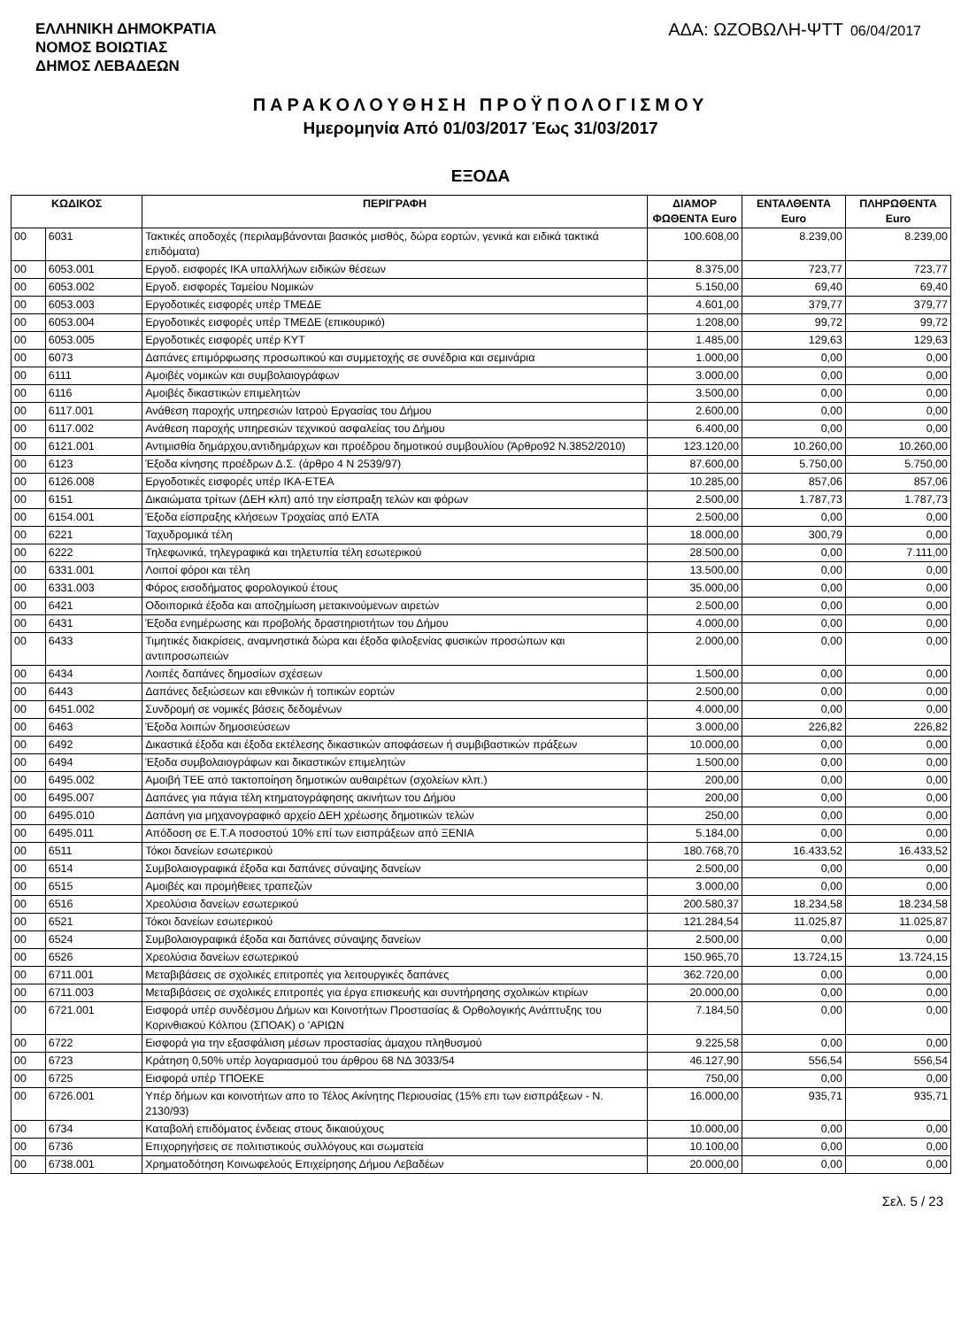ΕΛΛΗΝΙΚΗ ΔΗΜΟΚΡΑΤΙΑ
ΝΟΜΟΣ ΒΟΙΩΤΙΑΣ
ΔΗΜΟΣ ΛΕΒΑΔΕΩΝ
ΑΔΑ: ΩΖΟΒΩΛΗ-ΨΤΤ 06/04/2017
ΠΑΡΑΚΟΛΟΥΘΗΣΗ ΠΡΟΫΠΟΛΟΓΙΣΜΟΥ
Ημερομηνία Από 01/03/2017 Έως 31/03/2017
ΕΞΟΔΑ
| ΚΩΔΙΚΟΣ | | ΠΕΡΙΓΡΑΦΗ | ΔΙΑΜΟΡ ΦΩΘΕΝΤΑ Euro | ΕΝΤΑΛΘΕΝΤΑ Euro | ΠΛΗΡΩΘΕΝΤΑ Euro |
| --- | --- | --- | --- | --- | --- |
| 00 | 6031 | Τακτικές αποδοχές (περιλαμβάνονται βασικός μισθός, δώρα εορτών, γενικά και ειδικά τακτικά επιδόματα) | 100.608,00 | 8.239,00 | 8.239,00 |
| 00 | 6053.001 | Εργοδ. εισφορές ΙΚΑ υπαλλήλων ειδικών θέσεων | 8.375,00 | 723,77 | 723,77 |
| 00 | 6053.002 | Εργοδ. εισφορές Ταμείου Νομικών | 5.150,00 | 69,40 | 69,40 |
| 00 | 6053.003 | Εργοδοτικές εισφορές υπέρ ΤΜΕΔΕ | 4.601,00 | 379,77 | 379,77 |
| 00 | 6053.004 | Εργοδοτικές εισφορές υπέρ ΤΜΕΔΕ (επικουρικό) | 1.208,00 | 99,72 | 99,72 |
| 00 | 6053.005 | Εργοδοτικές εισφορές υπέρ ΚΥΤ | 1.485,00 | 129,63 | 129,63 |
| 00 | 6073 | Δαπάνες επιμόρφωσης προσωπικού και συμμετοχής σε συνέδρια και σεμινάρια | 1.000,00 | 0,00 | 0,00 |
| 00 | 6111 | Αμοιβές νομικών και συμβολαιογράφων | 3.000,00 | 0,00 | 0,00 |
| 00 | 6116 | Αμοιβές δικαστικών επιμελητών | 3.500,00 | 0,00 | 0,00 |
| 00 | 6117.001 | Ανάθεση παροχής υπηρεσιών Ιατρού Εργασίας του Δήμου | 2.600,00 | 0,00 | 0,00 |
| 00 | 6117.002 | Ανάθεση παροχής υπηρεσιών τεχνικού ασφαλείας του Δήμου | 6.400,00 | 0,00 | 0,00 |
| 00 | 6121.001 | Αντιμισθία δημάρχου,αντιδημάρχων και προέδρου δημοτικού συμβουλίου (Άρθρο92 Ν.3852/2010) | 123.120,00 | 10.260,00 | 10.260,00 |
| 00 | 6123 | Έξοδα κίνησης προέδρων Δ.Σ. (άρθρο 4 Ν 2539/97) | 87.600,00 | 5.750,00 | 5.750,00 |
| 00 | 6126.008 | Εργοδοτικές εισφορές υπέρ ΙΚΑ-ΕΤΕΑ | 10.285,00 | 857,06 | 857,06 |
| 00 | 6151 | Δικαιώματα τρίτων (ΔΕΗ κλπ) από την είσπραξη τελών και φόρων | 2.500,00 | 1.787,73 | 1.787,73 |
| 00 | 6154.001 | Έξοδα είσπραξης κλήσεων Τροχαίας από ΕΛΤΑ | 2.500,00 | 0,00 | 0,00 |
| 00 | 6221 | Ταχυδρομικά τέλη | 18.000,00 | 300,79 | 0,00 |
| 00 | 6222 | Τηλεφωνικά, τηλεγραφικά και τηλετυπία τέλη εσωτερικού | 28.500,00 | 0,00 | 7.111,00 |
| 00 | 6331.001 | Λοιποί φόροι και τέλη | 13.500,00 | 0,00 | 0,00 |
| 00 | 6331.003 | Φόρος εισοδήματος φορολογικού έτους | 35.000,00 | 0,00 | 0,00 |
| 00 | 6421 | Οδοιπορικά έξοδα και αποζημίωση μετακινούμενων αιρετών | 2.500,00 | 0,00 | 0,00 |
| 00 | 6431 | Έξοδα ενημέρωσης και προβολής δραστηριοτήτων του Δήμου | 4.000,00 | 0,00 | 0,00 |
| 00 | 6433 | Τιμητικές διακρίσεις, αναμνηστικά δώρα και έξοδα φιλοξενίας φυσικών προσώπων και αντιπροσωπειών | 2.000,00 | 0,00 | 0,00 |
| 00 | 6434 | Λοιπές δαπάνες δημοσίων σχέσεων | 1.500,00 | 0,00 | 0,00 |
| 00 | 6443 | Δαπάνες δεξιώσεων και εθνικών ή τοπικών εορτών | 2.500,00 | 0,00 | 0,00 |
| 00 | 6451.002 | Συνδρομή σε νομικές βάσεις δεδομένων | 4.000,00 | 0,00 | 0,00 |
| 00 | 6463 | Έξοδα λοιπών δημοσιεύσεων | 3.000,00 | 226,82 | 226,82 |
| 00 | 6492 | Δικαστικά έξοδα και έξοδα εκτέλεσης δικαστικών αποφάσεων ή συμβιβαστικών πράξεων | 10.000,00 | 0,00 | 0,00 |
| 00 | 6494 | Έξοδα συμβολαιογράφων και δικαστικών επιμελητών | 1.500,00 | 0,00 | 0,00 |
| 00 | 6495.002 | Αμοιβή ΤΕΕ από τακτοποίηση δημοτικών αυθαιρέτων (σχολείων κλπ.) | 200,00 | 0,00 | 0,00 |
| 00 | 6495.007 | Δαπάνες για πάγια τέλη κτηματογράφησης ακινήτων του Δήμου | 200,00 | 0,00 | 0,00 |
| 00 | 6495.010 | Δαπάνη για μηχανογραφικό αρχείο ΔΕΗ χρέωσης δημοτικών τελών | 250,00 | 0,00 | 0,00 |
| 00 | 6495.011 | Απόδοση σε Ε.Τ.Α ποσοστού 10% επί των εισπράξεων από ΞΕΝΙΑ | 5.184,00 | 0,00 | 0,00 |
| 00 | 6511 | Τόκοι δανείων εσωτερικού | 180.768,70 | 16.433,52 | 16.433,52 |
| 00 | 6514 | Συμβολαιογραφικά έξοδα και δαπάνες σύναψης δανείων | 2.500,00 | 0,00 | 0,00 |
| 00 | 6515 | Αμοιβές και προμήθειες τραπεζών | 3.000,00 | 0,00 | 0,00 |
| 00 | 6516 | Χρεολύσια δανείων εσωτερικού | 200.580,37 | 18.234,58 | 18.234,58 |
| 00 | 6521 | Τόκοι δανείων εσωτερικού | 121.284,54 | 11.025,87 | 11.025,87 |
| 00 | 6524 | Συμβολαιογραφικά έξοδα και δαπάνες σύναψης δανείων | 2.500,00 | 0,00 | 0,00 |
| 00 | 6526 | Χρεολύσια δανείων εσωτερικού | 150.965,70 | 13.724,15 | 13.724,15 |
| 00 | 6711.001 | Μεταβιβάσεις σε σχολικές επιτροπές για λειτουργικές δαπάνες | 362.720,00 | 0,00 | 0,00 |
| 00 | 6711.003 | Μεταβιβάσεις σε σχολικές επιτροπές για έργα επισκευής και συντήρησης σχολικών κτιρίων | 20.000,00 | 0,00 | 0,00 |
| 00 | 6721.001 | Εισφορά υπέρ συνδέσμου Δήμων και Κοινοτήτων Προστασίας & Ορθολογικής Ανάπτυξης του Κορινθιακού Κόλπου (ΣΠΟΑΚ) ο 'ΑΡΙΩΝ | 7.184,50 | 0,00 | 0,00 |
| 00 | 6722 | Εισφορά για την εξασφάλιση μέσων προστασίας άμαχου πληθυσμού | 9.225,58 | 0,00 | 0,00 |
| 00 | 6723 | Κράτηση 0,50% υπέρ λογαριασμού του άρθρου 68 ΝΔ 3033/54 | 46.127,90 | 556,54 | 556,54 |
| 00 | 6725 | Εισφορά υπέρ ΤΠΟΕΚΕ | 750,00 | 0,00 | 0,00 |
| 00 | 6726.001 | Υπέρ δήμων και κοινοτήτων απο το Τέλος Ακίνητης Περιουσίας (15% επι των εισπράξεων - Ν. 2130/93) | 16.000,00 | 935,71 | 935,71 |
| 00 | 6734 | Καταβολή επιδόματος ένδειας στους δικαιούχους | 10.000,00 | 0,00 | 0,00 |
| 00 | 6736 | Επιχορηγήσεις σε πολιτιστικούς συλλόγους και σωματεία | 10.100,00 | 0,00 | 0,00 |
| 00 | 6738.001 | Χρηματοδότηση Κοινωφελούς Επιχείρησης Δήμου Λεβαδέων | 20.000,00 | 0,00 | 0,00 |
Σελ. 5 / 23